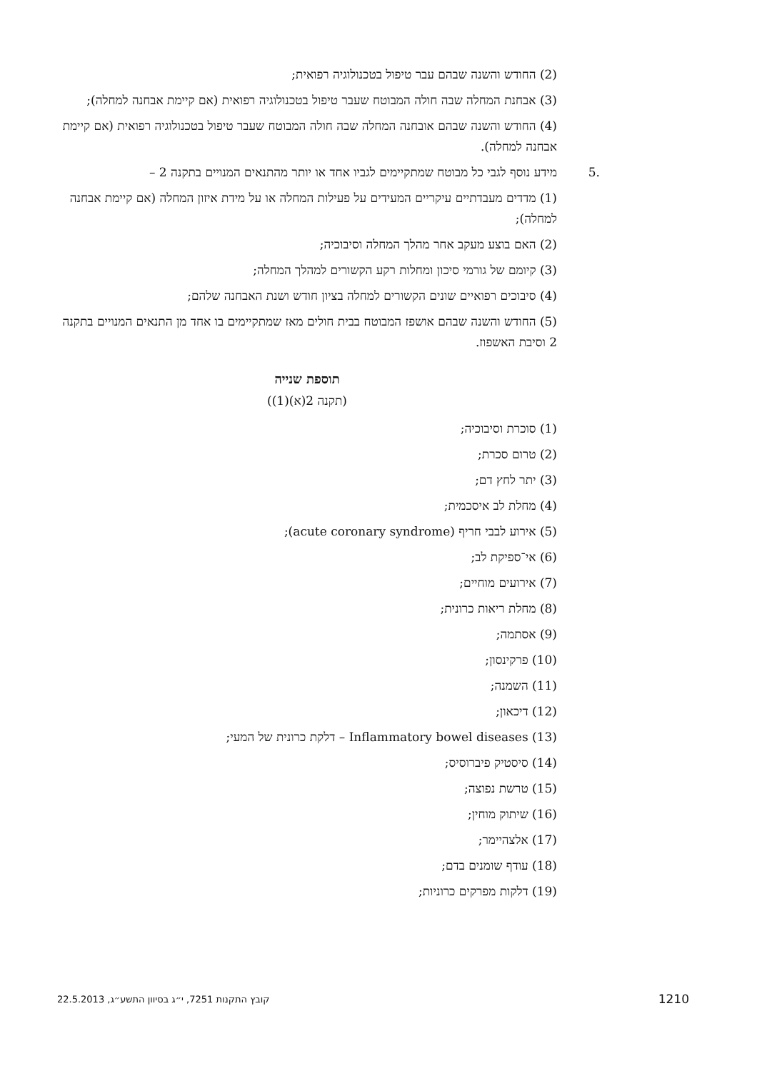(2) החודש והשנה שבהם עבר טיפול בטכנולוגיה רפואית;
(3) אבחנת המחלה שבה חולה המבוטח שעבר טיפול בטכנולוגיה רפואית (אם קיימת אבחנה למחלה);
(4) החודש והשנה שבהם אובחנה המחלה שבה חולה המבוטח שעבר טיפול בטכנולוגיה רפואית (אם קיימת אבחנה למחלה).
.5 מידע נוסף לגבי כל מבוטח שמתקיימים לגביו אחד או יותר מהתנאים המנויים בתקנה 2 –
(1) מדדים מעבדתיים עיקריים המעידים על פעילות המחלה או על מידת איזון המחלה (אם קיימת אבחנה למחלה);
(2) האם בוצע מעקב אחר מהלך המחלה וסיבוכיה;
(3) קיומם של גורמי סיכון ומחלות רקע הקשורים למהלך המחלה;
(4) סיבוכים רפואיים שונים הקשורים למחלה בציון חודש ושנת האבחנה שלהם;
(5) החודש והשנה שבהם אושפז המבוטח בבית חולים מאז שמתקיימים בו אחד מן התנאים המנויים בתקנה 2 וסיבת האשפוז.
תוספת שנייה
(תקנה 2(א)(1))
(1) סוכרת וסיבוכיה;
(2) טרום סכרת;
(3) יתר לחץ דם;
(4) מחלת לב איסכמית;
(5) אירוע לבבי חריף (acute coronary syndrome);
(6) אי־ספיקת לב;
(7) אירועים מוחיים;
(8) מחלת ריאות כרונית;
(9) אסתמה;
(10) פרקינסון;
(11) השמנה;
(12) דיכאון;
(13) Inflammatory bowel diseases – דלקת כרונית של המעי;
(14) סיסטיק פיברוסיס;
(15) טרשת נפוצה;
(16) שיתוק מוחין;
(17) אלצהיימר;
(18) עודף שומנים בדם;
(19) דלקות מפרקים כרוניות;
1210 קובץ התקנות 7251, י״ג בסיוון התשע״ג, 22.5.2013